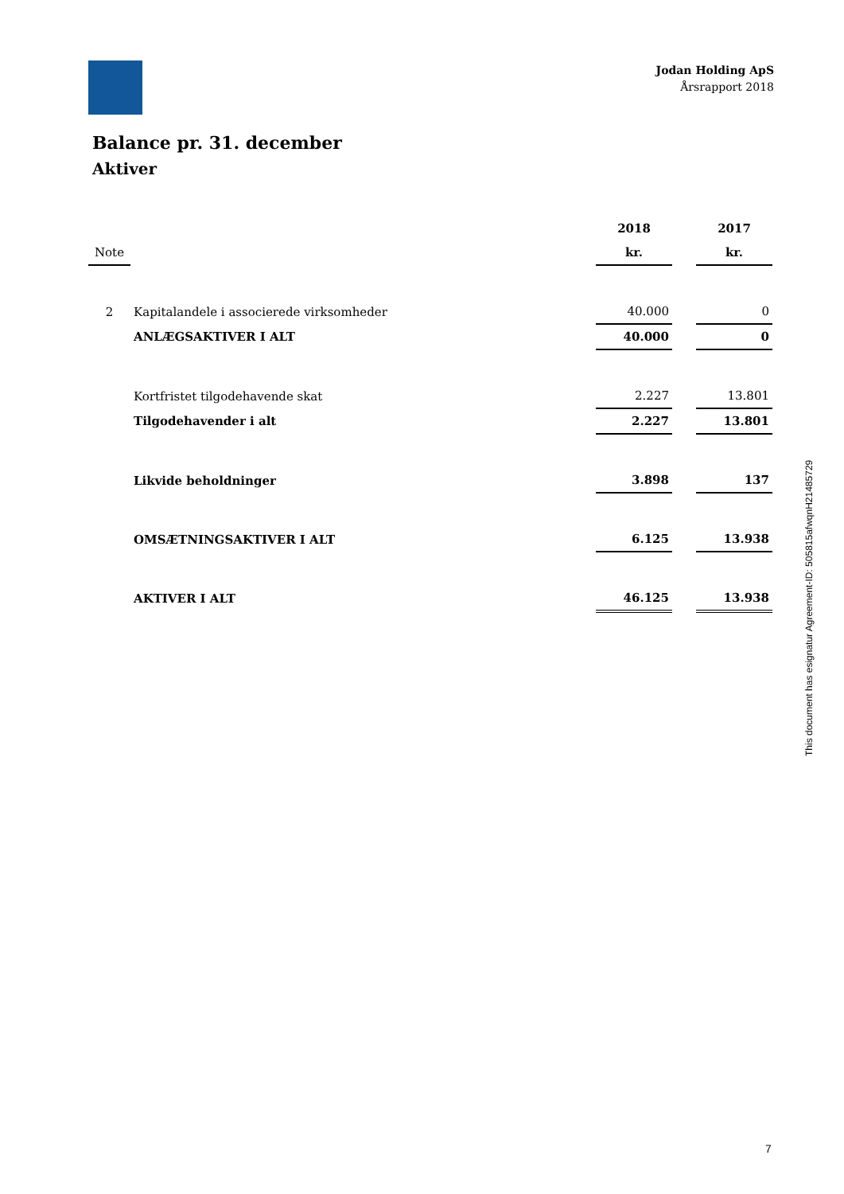Jodan Holding ApS
Årsrapport 2018
Balance pr. 31. december
Aktiver
| | | 2018 | | 2017 |
| --- | --- | --- | --- | --- |
| Note | | kr. | | kr. |
| 2 | Kapitalandele i associerede virksomheder | 40.000 | | 0 |
| | ANLÆGSAKTIVER I ALT | 40.000 | | 0 |
| | Kortfristet tilgodehavende skat | 2.227 | | 13.801 |
| | Tilgodehavender i alt | 2.227 | | 13.801 |
| | Likvide beholdninger | 3.898 | | 137 |
| | OMSÆTNINGSAKTIVER I ALT | 6.125 | | 13.938 |
| | AKTIVER I ALT | 46.125 | | 13.938 |
This document has esignatur Agreement-ID: 505815afwqnH21485729
7